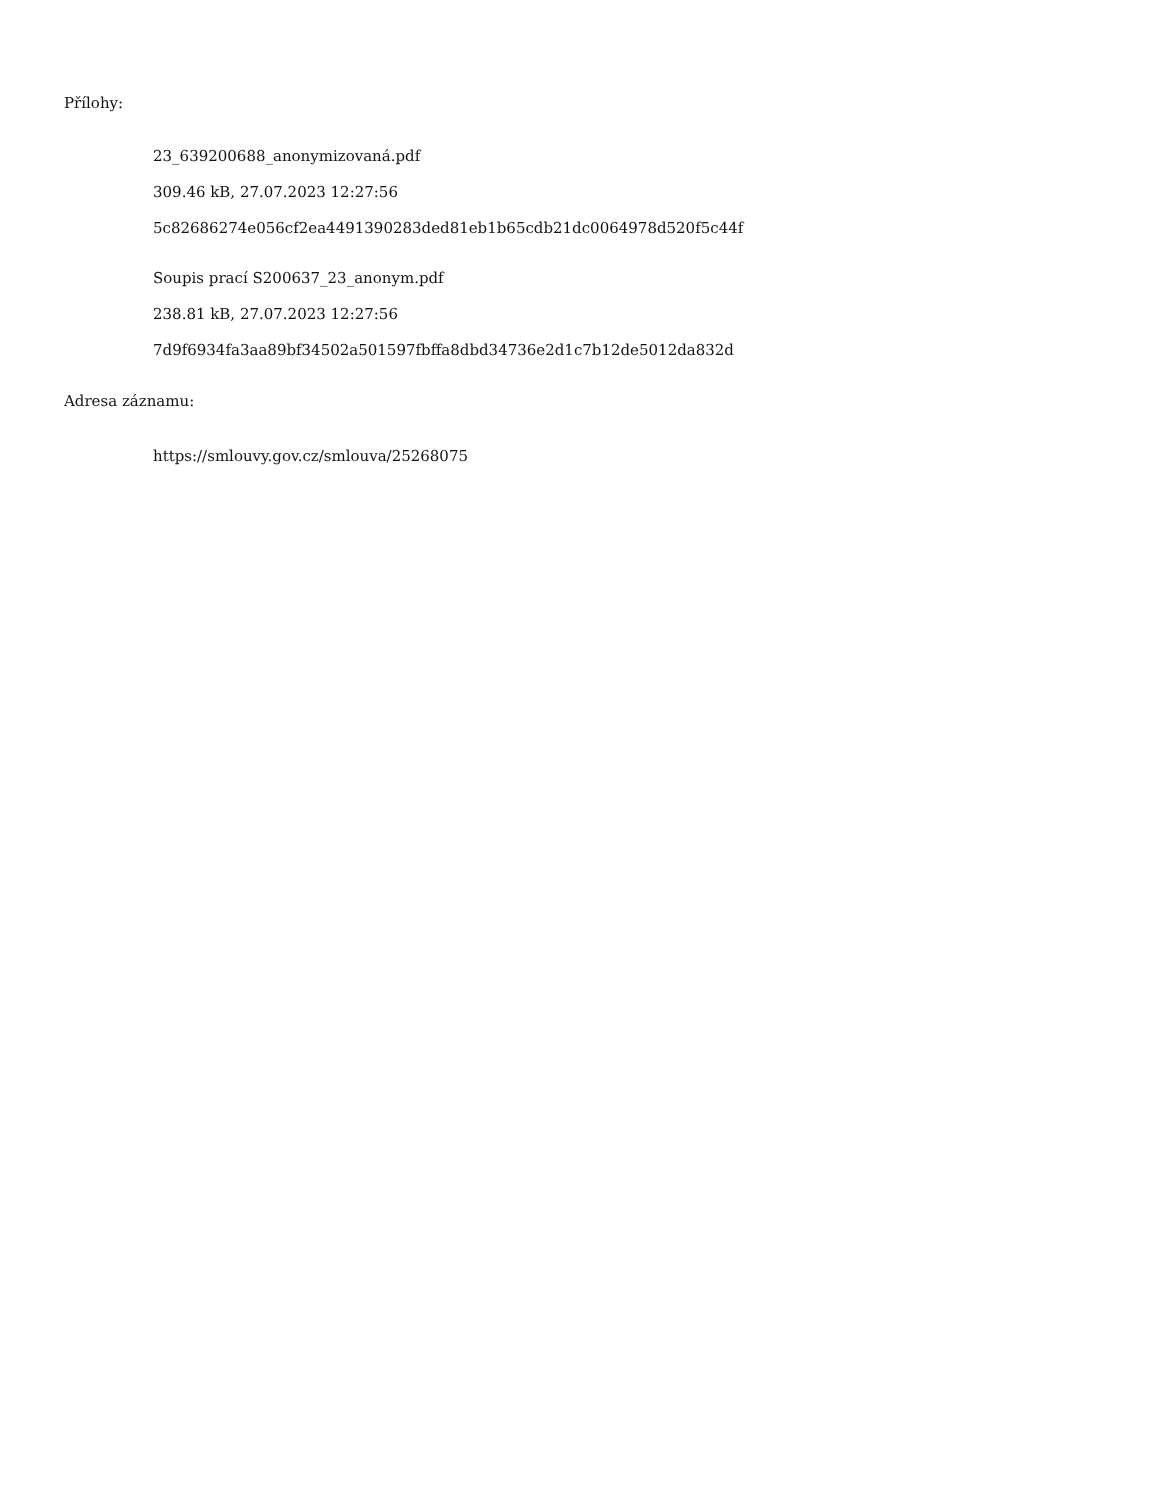Přílohy:
23_639200688_anonymizovaná.pdf
309.46 kB, 27.07.2023 12:27:56
5c82686274e056cf2ea4491390283ded81eb1b65cdb21dc0064978d520f5c44f
Soupis prací S200637_23_anonym.pdf
238.81 kB, 27.07.2023 12:27:56
7d9f6934fa3aa89bf34502a501597fbffa8dbd34736e2d1c7b12de5012da832d
Adresa záznamu:
https://smlouvy.gov.cz/smlouva/25268075